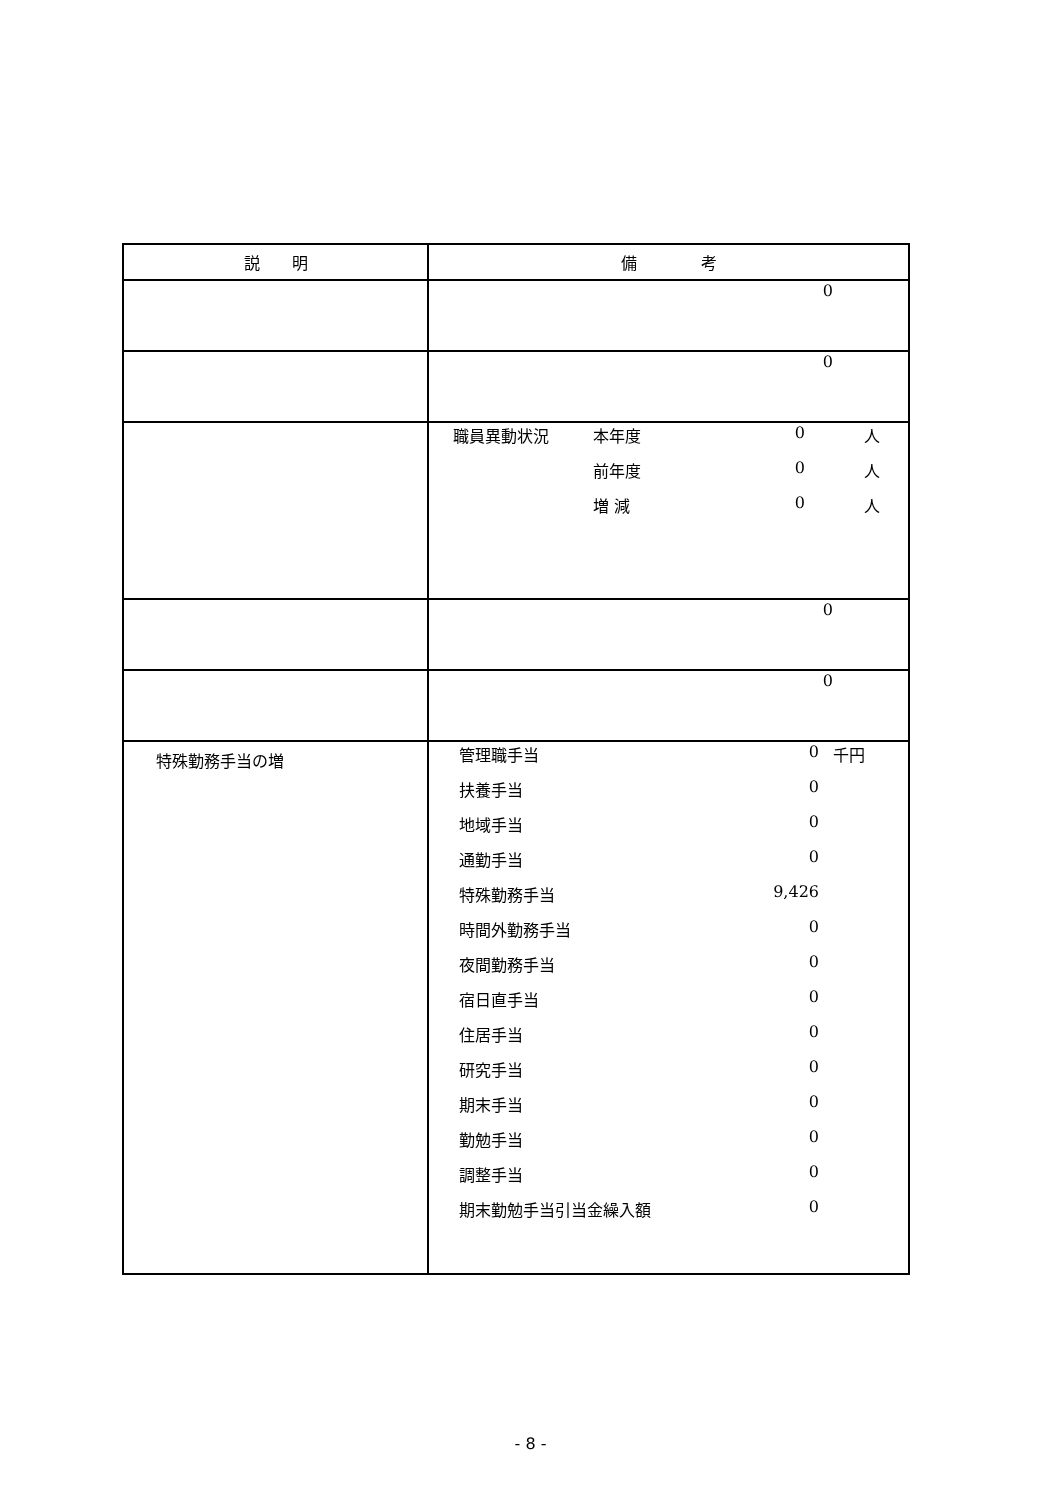| 説 明 | 備 考 |
| --- | --- |
| | / / 0 / / |
| | / / 0 / / |
| | / 職員異動状況 / 本年度 / 0 / 人 / / / 前年度 / 0 / 人 / / / 増 減 / 0 / 人 / |
| | / / 0 / / |
| | / / 0 / / |
| 特殊勤務手当の増 | / 管理職手当 / 0 / 千円 / / 扶養手当 / 0 / / / 地域手当 / 0 / / / 通勤手当 / 0 / / / 特殊勤務手当 / 9,426 / / / 時間外勤務手当 / 0 / / / 夜間勤務手当 / 0 / / / 宿日直手当 / 0 / / / 住居手当 / 0 / / / 研究手当 / 0 / / / 期末手当 / 0 / / / 勤勉手当 / 0 / / / 調整手当 / 0 / / / 期末勤勉手当引当金繰入額 / 0 / / |
- 8 -